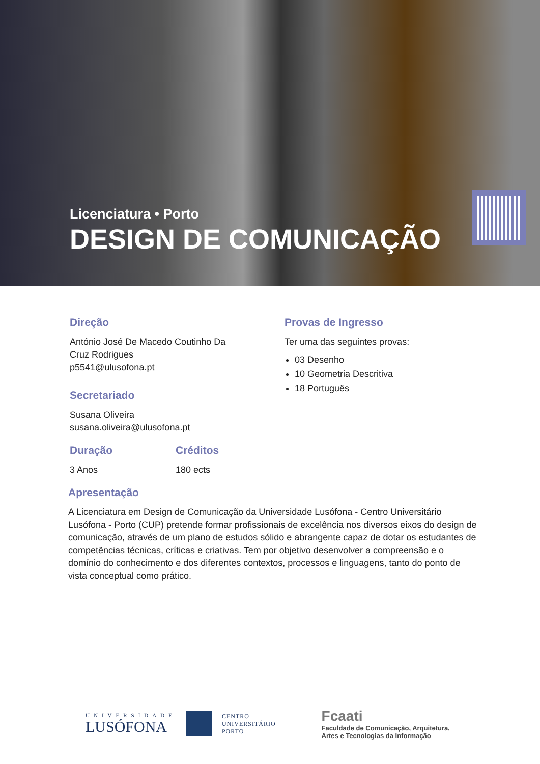Licenciatura • Porto
DESIGN DE COMUNICAÇÃO
Direção
António José De Macedo Coutinho Da
Cruz Rodrigues
p5541@ulusofona.pt
Secretariado
Susana Oliveira
susana.oliveira@ulusofona.pt
Duração
3 Anos
Créditos
180 ects
Provas de Ingresso
Ter uma das seguintes provas:
03 Desenho
10 Geometria Descritiva
18 Português
Apresentação
A Licenciatura em Design de Comunicação da Universidade Lusófona - Centro Universitário Lusófona - Porto (CUP) pretende formar profissionais de excelência nos diversos eixos do design de comunicação, através de um plano de estudos sólido e abrangente capaz de dotar os estudantes de competências técnicas, críticas e criativas. Tem por objetivo desenvolver a compreensão e o domínio do conhecimento e dos diferentes contextos, processos e linguagens, tanto do ponto de vista conceptual como prático.
UNIVERSIDADE
LUSÓFONA
CENTRO
UNIVERSITÁRIO
PORTO
Fcaati
Faculdade de Comunicação, Arquitetura,
Artes e Tecnologias da Informação